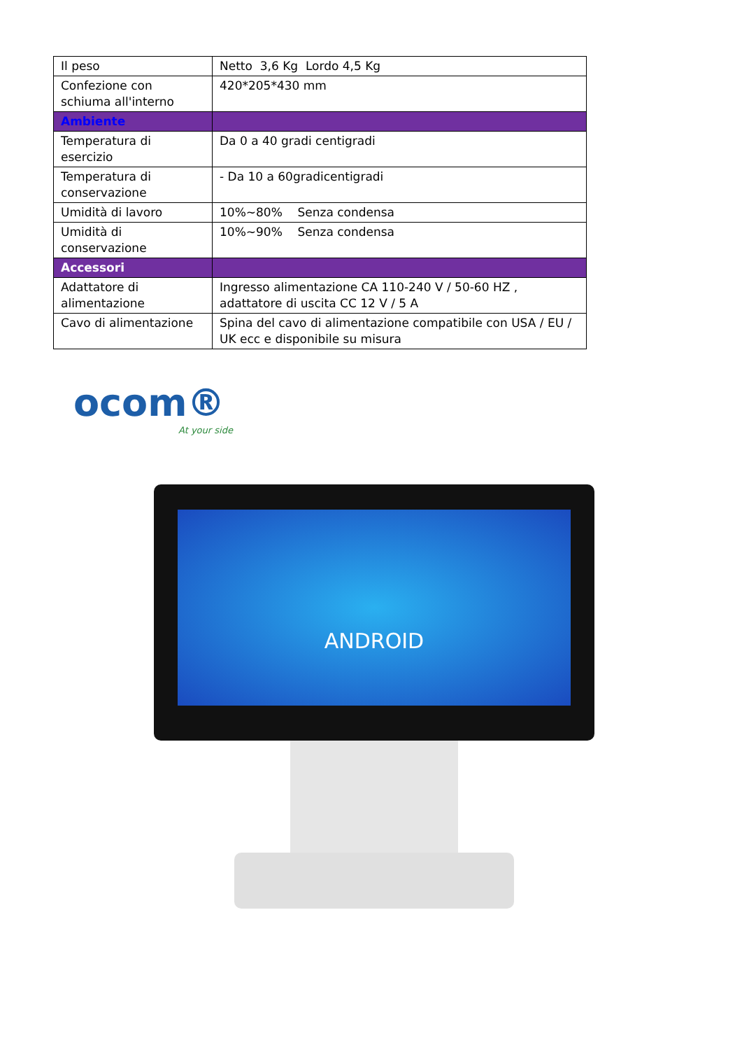| Il peso | Netto 3,6 Kg Lordo 4,5 Kg |
| Confezione con schiuma all'interno | 420*205*430 mm |
| Ambiente | |
| Temperatura di esercizio | Da 0 a 40 gradi centigradi |
| Temperatura di conservazione | - Da 10 a 60gradicentigradi |
| Umidità di lavoro | 10%~80% Senza condensa |
| Umidità di conservazione | 10%~90% Senza condensa |
| Accessori | |
| Adattatore di alimentazione | Ingresso alimentazione CA 110-240 V / 50-60 HZ , adattatore di uscita CC 12 V / 5 A |
| Cavo di alimentazione | Spina del cavo di alimentazione compatibile con USA / EU / UK ecc e disponibile su misura |
ocom®
At your side
ANDROID